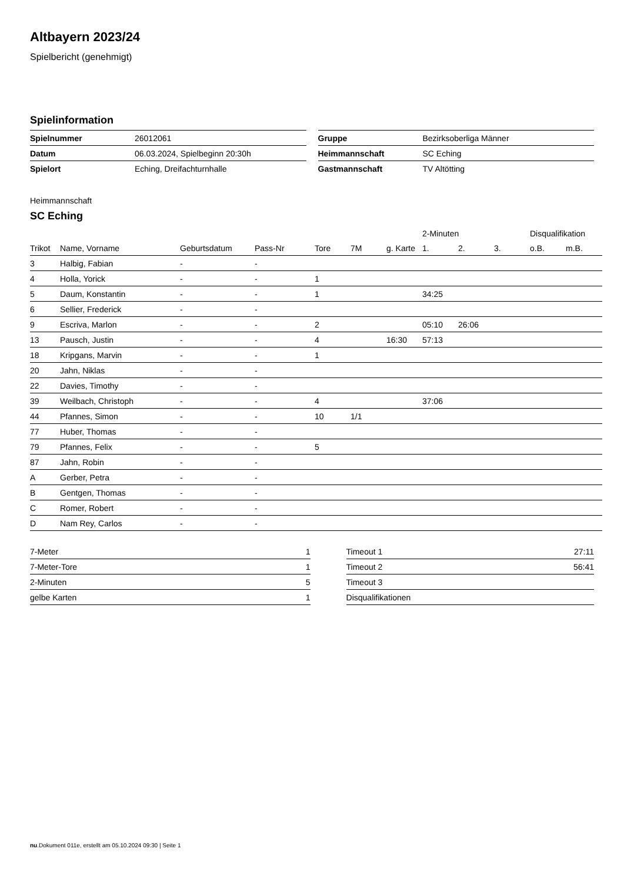Altbayern 2023/24
Spielbericht (genehmigt)
Spielinformation
| Spielnummer | 26012061 |
| Datum | 06.03.2024, Spielbeginn 20:30h |
| Spielort | Eching, Dreifachturnhalle |
| Gruppe | Bezirksoberliga Männer |
| Heimmannschaft | SC Eching |
| Gastmannschaft | TV Altötting |
Heimmannschaft
SC Eching
| | | | | | | | 2-Minuten | | | Disqualifikation | |
| Trikot | Name, Vorname | Geburtsdatum | Pass-Nr | Tore | 7M | g. Karte | 1. | 2. | 3. | o.B. | m.B. |
| 3 | Halbig, Fabian | - | - | | | | | | | | |
| 4 | Holla, Yorick | - | - | 1 | | | | | | | |
| 5 | Daum, Konstantin | - | - | 1 | | | 34:25 | | | | |
| 6 | Sellier, Frederick | - | - | | | | | | | | |
| 9 | Escriva, Marlon | - | - | 2 | | | 05:10 | 26:06 | | | |
| 13 | Pausch, Justin | - | - | 4 | | 16:30 | 57:13 | | | | |
| 18 | Kripgans, Marvin | - | - | 1 | | | | | | | |
| 20 | Jahn, Niklas | - | - | | | | | | | | |
| 22 | Davies, Timothy | - | - | | | | | | | | |
| 39 | Weilbach, Christoph | - | - | 4 | | | 37:06 | | | | |
| 44 | Pfannes, Simon | - | - | 10 | 1/1 | | | | | | |
| 77 | Huber, Thomas | - | - | | | | | | | | |
| 79 | Pfannes, Felix | - | - | 5 | | | | | | | |
| 87 | Jahn, Robin | - | - | | | | | | | | |
| A | Gerber, Petra | - | - | | | | | | | | |
| B | Gentgen, Thomas | - | - | | | | | | | | |
| C | Romer, Robert | - | - | | | | | | | | |
| D | Nam Rey, Carlos | - | - | | | | | | | | |
| 7-Meter | 1 |
| 7-Meter-Tore | 1 |
| 2-Minuten | 5 |
| gelbe Karten | 1 |
| Timeout 1 | 27:11 |
| Timeout 2 | 56:41 |
| Timeout 3 | |
| Disqualifikationen | |
nu.Dokument 011e, erstellt am 05.10.2024 09:30 | Seite 1